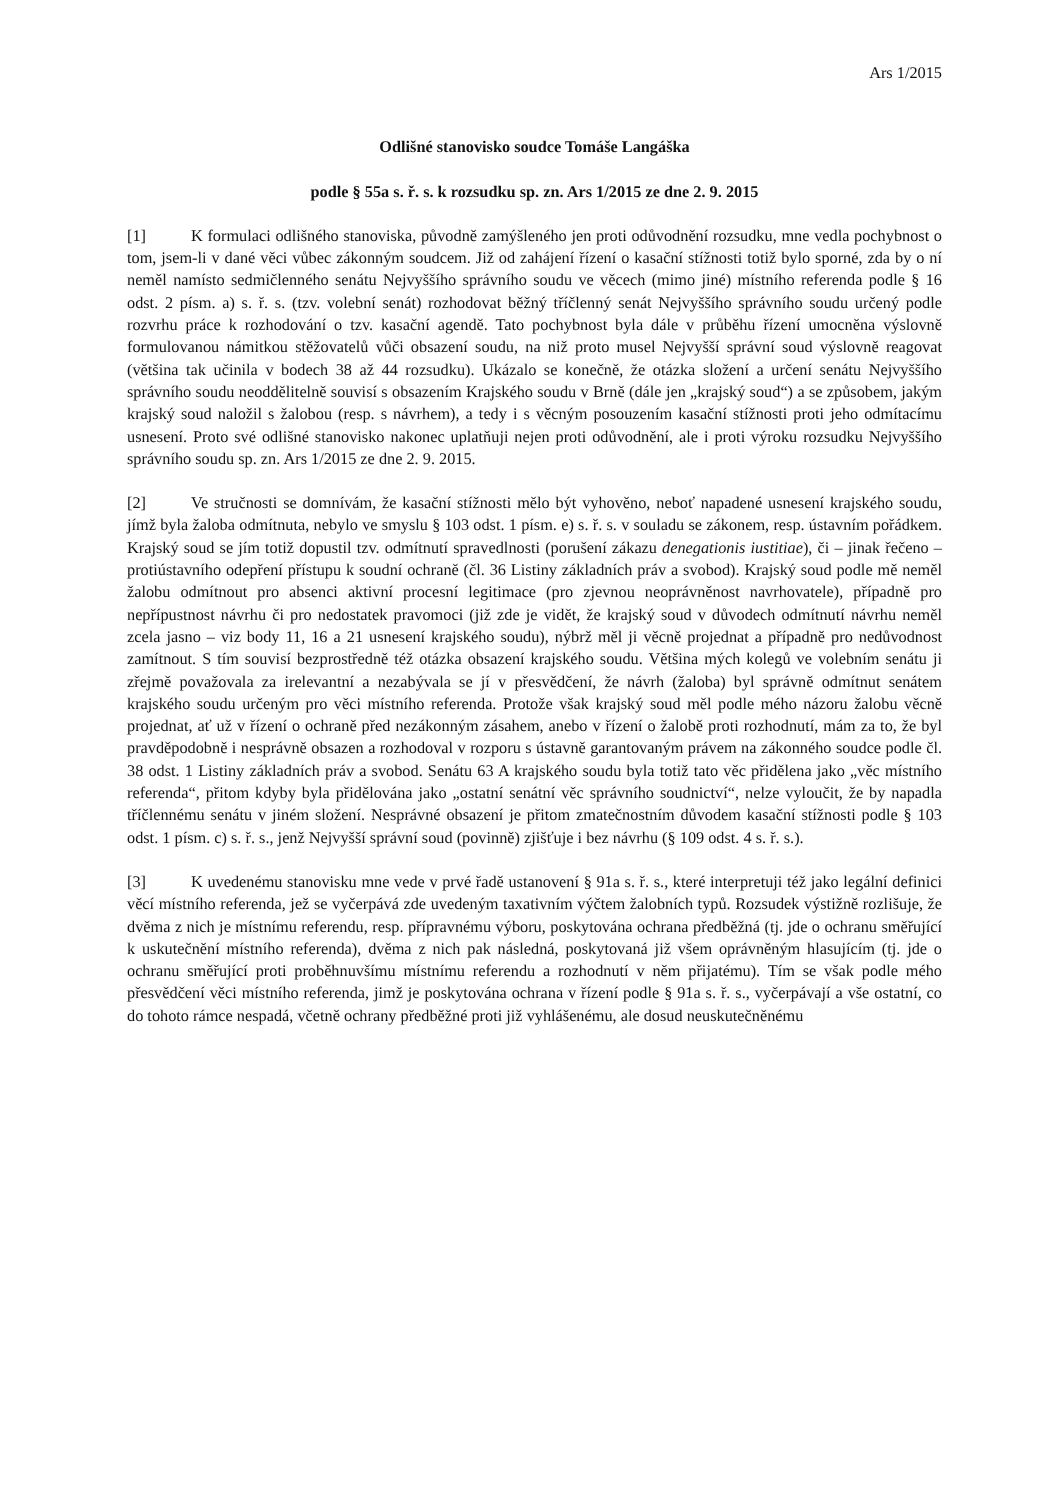Ars 1/2015
Odlišné stanovisko soudce Tomáše Langáška
podle § 55a s. ř. s. k rozsudku sp. zn. Ars 1/2015 ze dne 2. 9. 2015
[1] K formulaci odlišného stanoviska, původně zamýšleného jen proti odůvodnění rozsudku, mne vedla pochybnost o tom, jsem-li v dané věci vůbec zákonným soudcem. Již od zahájení řízení o kasační stížnosti totiž bylo sporné, zda by o ní neměl namísto sedmičlenného senátu Nejvyššího správního soudu ve věcech (mimo jiné) místního referenda podle § 16 odst. 2 písm. a) s. ř. s. (tzv. volební senát) rozhodovat běžný tříčlenný senát Nejvyššího správního soudu určený podle rozvrhu práce k rozhodování o tzv. kasační agendě. Tato pochybnost byla dále v průběhu řízení umocněna výslovně formulovanou námitkou stěžovatelů vůči obsazení soudu, na niž proto musel Nejvyšší správní soud výslovně reagovat (většina tak učinila v bodech 38 až 44 rozsudku). Ukázalo se konečně, že otázka složení a určení senátu Nejvyššího správního soudu neoddělitelně souvisí s obsazením Krajského soudu v Brně (dále jen „krajský soud“) a se způsobem, jakým krajský soud naložil s žalobou (resp. s návrhem), a tedy i s věcným posouzením kasační stížnosti proti jeho odmítacímu usnesení. Proto své odlišné stanovisko nakonec uplatňuji nejen proti odůvodnění, ale i proti výroku rozsudku Nejvyššího správního soudu sp. zn. Ars 1/2015 ze dne 2. 9. 2015.
[2] Ve stručnosti se domnívám, že kasační stížnosti mělo být vyhověno, neboť napadené usnesení krajského soudu, jímž byla žaloba odmítnuta, nebylo ve smyslu § 103 odst. 1 písm. e) s. ř. s. v souladu se zákonem, resp. ústavním pořádkem. Krajský soud se jím totiž dopustil tzv. odmítnutí spravedlnosti (porušení zákazu denegationis iustitiae), či – jinak řečeno – protiústavního odepření přístupu k soudní ochraně (čl. 36 Listiny základních práv a svobod). Krajský soud podle mě neměl žalobu odmítnout pro absenci aktivní procesní legitimace (pro zjevnou neoprávněnost navrhovatele), případně pro nepřípustnost návrhu či pro nedostatek pravomoci (již zde je vidět, že krajský soud v důvodech odmítnutí návrhu neměl zcela jasno – viz body 11, 16 a 21 usnesení krajského soudu), nýbrž měl ji věcně projednat a případně pro nedůvodnost zamítnout. S tím souvisí bezprostředně též otázka obsazení krajského soudu. Většina mých kolegů ve volebním senátu ji zřejmě považovala za irelevantní a nezabývala se jí v přesvědčení, že návrh (žaloba) byl správně odmítnut senátem krajského soudu určeným pro věci místního referenda. Protože však krajský soud měl podle mého názoru žalobu věcně projednat, ať už v řízení o ochraně před nezákonným zásahem, anebo v řízení o žalobě proti rozhodnutí, mám za to, že byl pravděpodobně i nesprávně obsazen a rozhodoval v rozporu s ústavně garantovaným právem na zákonného soudce podle čl. 38 odst. 1 Listiny základních práv a svobod. Senátu 63 A krajského soudu byla totiž tato věc přidělena jako „věc místního referenda“, přitom kdyby byla přidělována jako „ostatní senátní věc správního soudnictví“, nelze vyloučit, že by napadla tříčlennému senátu v jiném složení. Nesprávné obsazení je přitom zmatečnostním důvodem kasační stížnosti podle § 103 odst. 1 písm. c) s. ř. s., jenž Nejvyšší správní soud (povinně) zjišťuje i bez návrhu (§ 109 odst. 4 s. ř. s.).
[3] K uvedenému stanovisku mne vede v prvé řadě ustanovení § 91a s. ř. s., které interpretuji též jako legální definici věcí místního referenda, jež se vyčerpává zde uvedeným taxativním výčtem žalobních typů. Rozsudek výstižně rozlišuje, že dvěma z nich je místnímu referendu, resp. přípravnému výboru, poskytována ochrana předběžná (tj. jde o ochranu směřující k uskutečnění místního referenda), dvěma z nich pak následná, poskytovaná již všem oprávněným hlasujícím (tj. jde o ochranu směřující proti proběhnuvšímu místnímu referendu a rozhodnutí v něm přijatému). Tím se však podle mého přesvědčení věci místního referenda, jimž je poskytována ochrana v řízení podle § 91a s. ř. s., vyčerpávají a vše ostatní, co do tohoto rámce nespadá, včetně ochrany předběžné proti již vyhlášenému, ale dosud neuskutečněnému